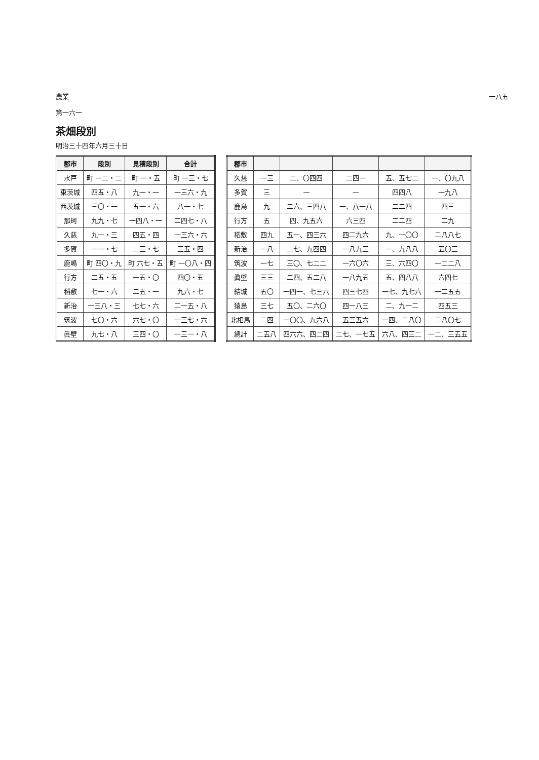農業 一八五
第一六一
茶畑段別
明治三十四年六月三十日
| 郡市 | 段別 | 見積段別 | 合計 |
| --- | --- | --- | --- |
| 水戸 | 町 一二・二 | 町 一・五 | 町 一三・七 |
| 東茨城 | 四五・八 | 九一・一 | 一三六・九 |
| 西茨城 | 三〇・一 | 五一・六 | 八一・七 |
| 那珂 | 九九・七 | 一四八・一 | 二四七・八 |
| 久慈 | 九一・三 | 四五・四 | 一三六・六 |
| 多賀 | 一一・七 | 二三・七 | 三五・四 |
| 鹿嶋 | 町 四〇・九 | 町 六七・五 | 町 一〇八・四 |
| 行方 | 二五・五 | 一五・〇 | 四〇・五 |
| 稻敷 | 七一・六 | 二五・一 | 九六・七 |
| 新治 | 一三八・三 | 七七・六 | 二一五・八 |
| 筑波 | 七〇・六 | 六七・〇 | 一三七・六 |
| 眞壁 | 九七・八 | 三四・〇 | 一三一・八 |
| 郡市 | | | | | |
| --- | --- | --- | --- | --- | --- |
| 久慈 | 一三 | 二、〇四四 | 二四一 | 五、五七二 | 一、〇九八 |
| 多賀 | 三 | — | — | 四四八 | 一九八 |
| 鹿島 | 九 | 二六、三四八 | 一、八一八 | 二二四 | 四三 |
| 行方 | 五 | 四、九五六 | 六三四 | 二二四 | 二九 |
| 稻敷 | 四九 | 五一、四三六 | 四二九六 | 九、一〇〇 | 二八八七 |
| 新治 | 一八 | 二七、九四四 | 一八九三 | 一、九八八 | 五〇三 |
| 筑波 | 一七 | 三〇、七二二 | 一六〇六 | 三、六四〇 | 一二二八 |
| 眞壁 | 三三 | 二四、五二八 | 一八九五 | 五、四八八 | 六四七 |
| 結城 | 五〇 | 一四一、七三六 | 四三七四 | 一七、九七六 | 一二五五 |
| 猿島 | 三七 | 五〇、二六〇 | 四一八三 | 二、九一二 | 四五三 |
| 北相馬 | 二四 | 一〇〇、九六八 | 五三五六 | 一四、二八〇 | 二八〇七 |
| 總計 | 二五八 | 四六六、四二四 | 二七、一七五 | 六八、四三二 | 一二、三五五 |